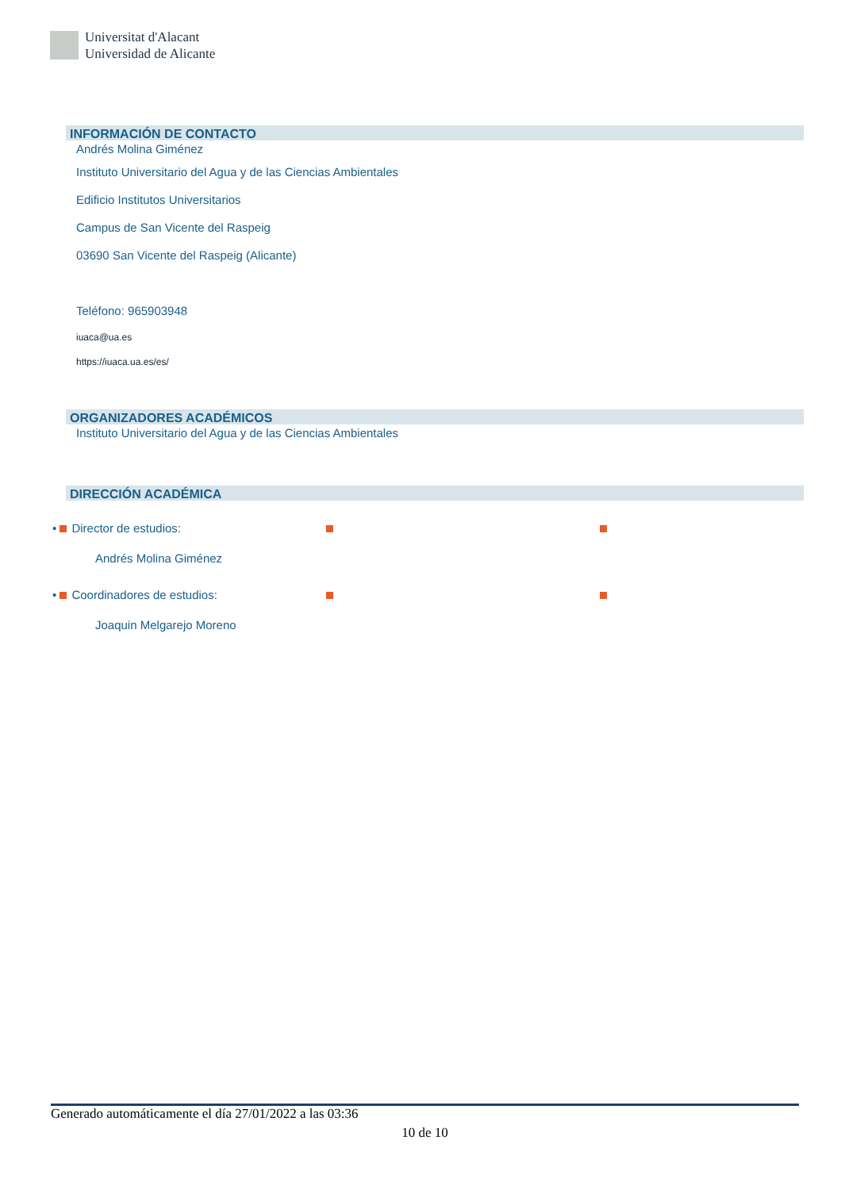Universitat d'Alacant
Universidad de Alicante
INFORMACIÓN DE CONTACTO
Andrés Molina Giménez
Instituto Universitario del Agua y de las Ciencias Ambientales
Edificio Institutos Universitarios
Campus de San Vicente del Raspeig
03690 San Vicente del Raspeig (Alicante)
Teléfono: 965903948
iuaca@ua.es
https://iuaca.ua.es/es/
ORGANIZADORES ACADÉMICOS
Instituto Universitario del Agua y de las Ciencias Ambientales
DIRECCIÓN ACADÉMICA
• Director de estudios:
Andrés Molina Giménez
• Coordinadores de estudios:
Joaquin Melgarejo Moreno
Generado automáticamente el día 27/01/2022 a las 03:36
10 de 10